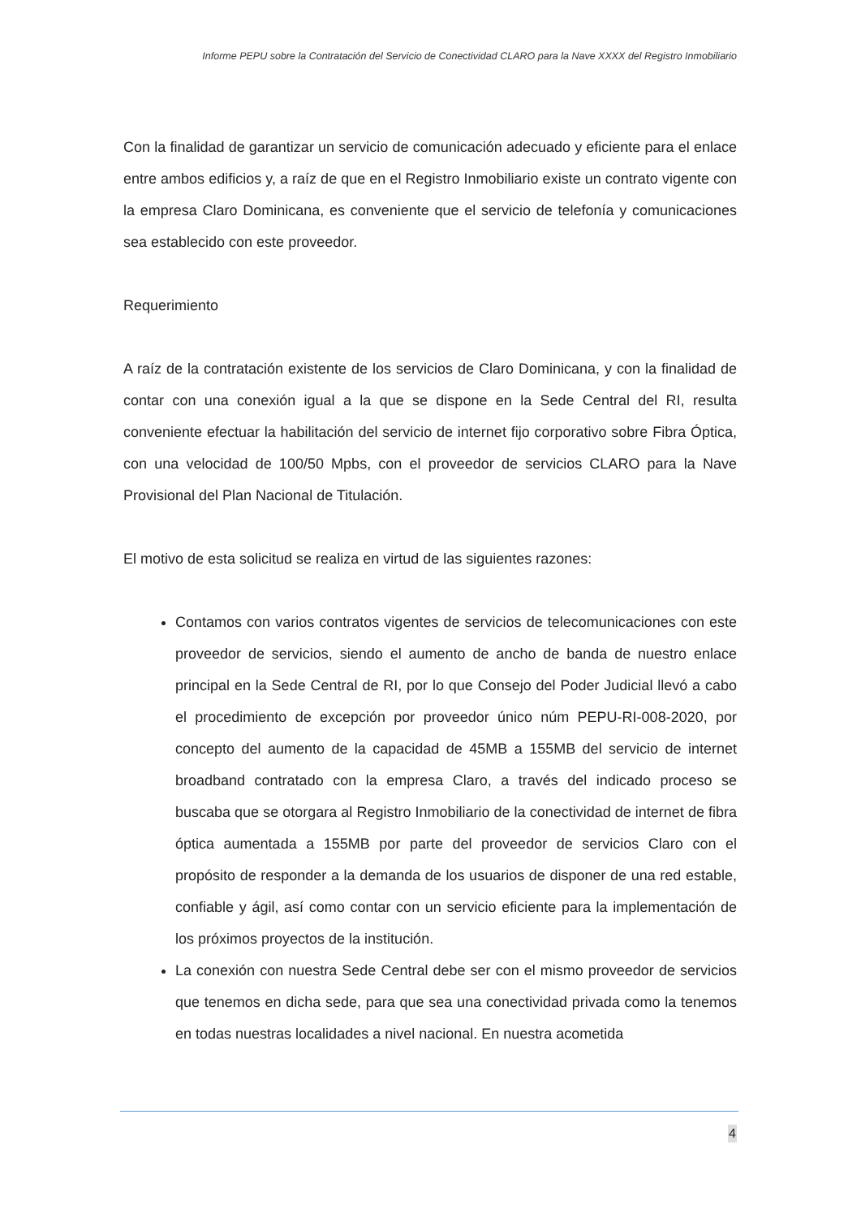Informe PEPU sobre la Contratación del Servicio de Conectividad CLARO para la Nave XXXX del Registro Inmobiliario
Con la finalidad de garantizar un servicio de comunicación adecuado y eficiente para el enlace entre ambos edificios y, a raíz de que en el Registro Inmobiliario existe un contrato vigente con la empresa Claro Dominicana, es conveniente que el servicio de telefonía y comunicaciones sea establecido con este proveedor.
Requerimiento
A raíz de la contratación existente de los servicios de Claro Dominicana, y con la finalidad de contar con una conexión igual a la que se dispone en la Sede Central del RI, resulta conveniente efectuar la habilitación del servicio de internet fijo corporativo sobre Fibra Óptica, con una velocidad de 100/50 Mpbs, con el proveedor de servicios CLARO para la Nave Provisional del Plan Nacional de Titulación.
El motivo de esta solicitud se realiza en virtud de las siguientes razones:
Contamos con varios contratos vigentes de servicios de telecomunicaciones con este proveedor de servicios, siendo el aumento de ancho de banda de nuestro enlace principal en la Sede Central de RI, por lo que Consejo del Poder Judicial llevó a cabo el procedimiento de excepción por proveedor único núm PEPU-RI-008-2020, por concepto del aumento de la capacidad de 45MB a 155MB del servicio de internet broadband contratado con la empresa Claro, a través del indicado proceso se buscaba que se otorgara al Registro Inmobiliario de la conectividad de internet de fibra óptica aumentada a 155MB por parte del proveedor de servicios Claro con el propósito de responder a la demanda de los usuarios de disponer de una red estable, confiable y ágil, así como contar con un servicio eficiente para la implementación de los próximos proyectos de la institución.
La conexión con nuestra Sede Central debe ser con el mismo proveedor de servicios que tenemos en dicha sede, para que sea una conectividad privada como la tenemos en todas nuestras localidades a nivel nacional. En nuestra acometida
4